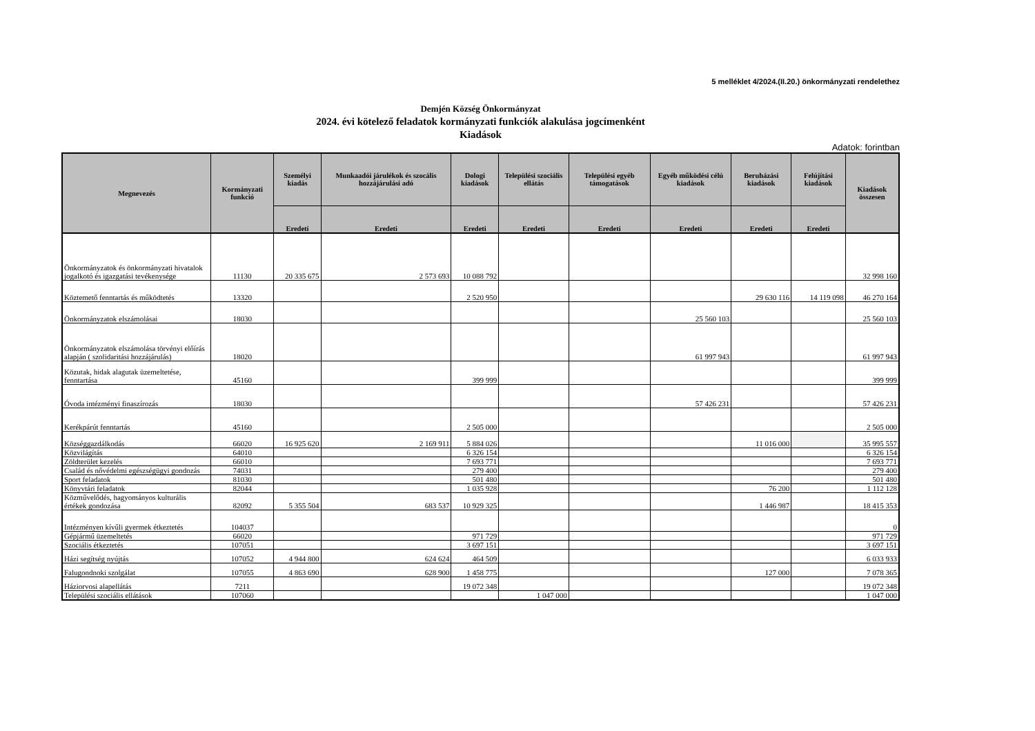5 melléklet 4/2024.(II.20.) önkormányzati rendelethez
Demjén Község Önkormányzat
2024. évi kötelező feladatok kormányzati funkciók alakulása jogcímenként
Kiadások
Adatok: forintban
| Megnevezés | Kormányzati funkció | Személyi kiadás | Munkaadói járulékok és szocális hozzájárulási adó | Dologi kiadások | Települési szociális ellátás | Települési egyéb támogatások | Egyéb működési célú kiadások | Beruházási kiadások | Felújítási kiadások | Kiadások összesen |
| --- | --- | --- | --- | --- | --- | --- | --- | --- | --- | --- |
| | | Eredeti | Eredeti | Eredeti | Eredeti | Eredeti | Eredeti | Eredeti | Eredeti | |
| Önkormányzatok és önkormányzati hivatalok jogalkotó és igazgatási tevékenysége | 11130 | 20 335 675 | 2 573 693 | 10 088 792 | | | | | | 32 998 160 |
| Köztemető fenntartás és működtetés | 13320 | | | 2 520 950 | | | | 29 630 116 | 14 119 098 | 46 270 164 |
| Önkormányzatok elszámolásai | 18030 | | | | | | 25 560 103 | | | 25 560 103 |
| Önkormányzatok elszámolása törvényi előírás alapján ( szolidaritási hozzájárulás) | 18020 | | | | | | 61 997 943 | | | 61 997 943 |
| Közutak, hidak alagutak üzemeltetése, fenntartása | 45160 | | | 399 999 | | | | | | 399 999 |
| Óvoda intézményi finaszírozás | 18030 | | | | | | 57 426 231 | | | 57 426 231 |
| Kerékpárút fenntartás | 45160 | | | 2 505 000 | | | | | | 2 505 000 |
| Községgazdálkodás | 66020 | 16 925 620 | 2 169 911 | 5 884 026 | | | | 11 016 000 | | 35 995 557 |
| Közvilágítás | 64010 | | | 6 326 154 | | | | | | 6 326 154 |
| Zöldterület kezelés | 66010 | | | 7 693 771 | | | | | | 7 693 771 |
| Család és nővédelmi egészségügyi gondozás | 74031 | | | 279 400 | | | | | | 279 400 |
| Sport feladatok | 81030 | | | 501 480 | | | | | | 501 480 |
| Könyvtári feladatok | 82044 | | | 1 035 928 | | | | 76 200 | | 1 112 128 |
| Közművelődés, hagyományos kulturális értékek gondozása | 82092 | 5 355 504 | 683 537 | 10 929 325 | | | | 1 446 987 | | 18 415 353 |
| Intézményen kívűli gyermek étkeztetés | 104037 | | | | | | | | | 0 |
| Gépjármű üzemeltetés | 66020 | | | 971 729 | | | | | | 971 729 |
| Szociális étkeztetés | 107051 | | | 3 697 151 | | | | | | 3 697 151 |
| Házi segítség nyújtás | 107052 | 4 944 800 | 624 624 | 464 509 | | | | | | 6 033 933 |
| Falugondnoki szolgálat | 107055 | 4 863 690 | 628 900 | 1 458 775 | | | | 127 000 | | 7 078 365 |
| Háziorvosi alapellátás | 7211 | | | 19 072 348 | | | | | | 19 072 348 |
| Települési szociális ellátások | 107060 | | | | 1 047 000 | | | | | 1 047 000 |